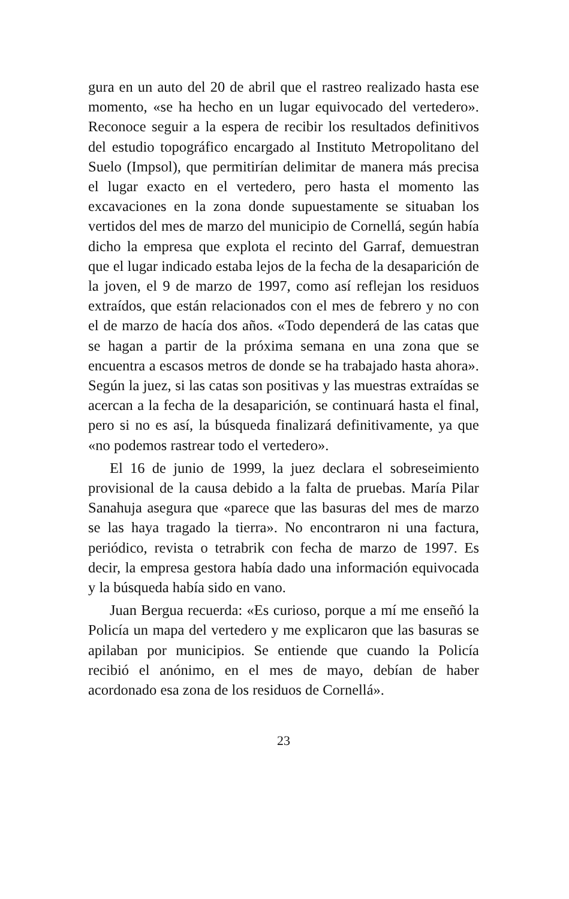gura en un auto del 20 de abril que el rastreo realizado hasta ese momento, «se ha hecho en un lugar equivocado del vertedero». Reconoce seguir a la espera de recibir los resultados definitivos del estudio topográfico encargado al Instituto Metropolitano del Suelo (Impsol), que permitirían delimitar de manera más precisa el lugar exacto en el vertedero, pero hasta el momento las excavaciones en la zona donde supuestamente se situaban los vertidos del mes de marzo del municipio de Cornellá, según había dicho la empresa que explota el recinto del Garraf, demuestran que el lugar indicado estaba lejos de la fecha de la desaparición de la joven, el 9 de marzo de 1997, como así reflejan los residuos extraídos, que están relacionados con el mes de febrero y no con el de marzo de hacía dos años. «Todo dependerá de las catas que se hagan a partir de la próxima semana en una zona que se encuentra a escasos metros de donde se ha trabajado hasta ahora». Según la juez, si las catas son positivas y las muestras extraídas se acercan a la fecha de la desaparición, se continuará hasta el final, pero si no es así, la búsqueda finalizará definitivamente, ya que «no podemos rastrear todo el vertedero».
El 16 de junio de 1999, la juez declara el sobreseimiento provisional de la causa debido a la falta de pruebas. María Pilar Sanahuja asegura que «parece que las basuras del mes de marzo se las haya tragado la tierra». No encontraron ni una factura, periódico, revista o tetrabrik con fecha de marzo de 1997. Es decir, la empresa gestora había dado una información equivocada y la búsqueda había sido en vano.
Juan Bergua recuerda: «Es curioso, porque a mí me enseñó la Policía un mapa del vertedero y me explicaron que las basuras se apilaban por municipios. Se entiende que cuando la Policía recibió el anónimo, en el mes de mayo, debían de haber acordonado esa zona de los residuos de Cornellá».
23